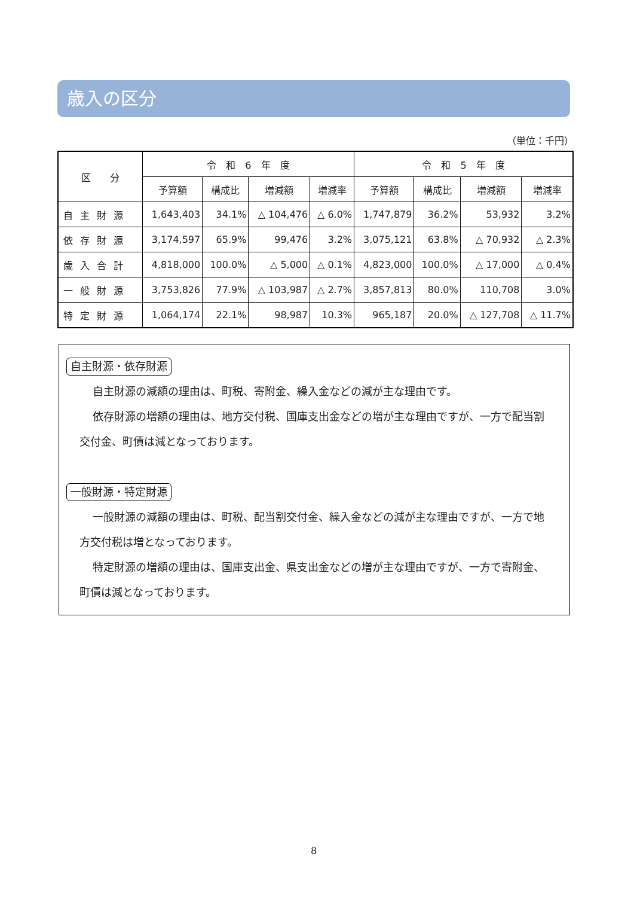歳入の区分
（単位：千円）
| 区 分 | 令 和 6 年 度 | | | | 令 和 5 年 度 | | | |
| --- | --- | --- | --- | --- | --- | --- | --- | --- |
| | 予算額 | 構成比 | 増減額 | 増減率 | 予算額 | 構成比 | 増減額 | 増減率 |
| 自主財源 | 1,643,403 | 34.1% | △ 104,476 | △ 6.0% | 1,747,879 | 36.2% | 53,932 | 3.2% |
| 依存財源 | 3,174,597 | 65.9% | 99,476 | 3.2% | 3,075,121 | 63.8% | △ 70,932 | △ 2.3% |
| 歳入合計 | 4,818,000 | 100.0% | △ 5,000 | △ 0.1% | 4,823,000 | 100.0% | △ 17,000 | △ 0.4% |
| 一般財源 | 3,753,826 | 77.9% | △ 103,987 | △ 2.7% | 3,857,813 | 80.0% | 110,708 | 3.0% |
| 特定財源 | 1,064,174 | 22.1% | 98,987 | 10.3% | 965,187 | 20.0% | △ 127,708 | △ 11.7% |
自主財源・依存財源
自主財源の減額の理由は、町税、寄附金、繰入金などの減が主な理由です。
依存財源の増額の理由は、地方交付税、国庫支出金などの増が主な理由ですが、一方で配当割交付金、町債は減となっております。
一般財源・特定財源
一般財源の減額の理由は、町税、配当割交付金、繰入金などの減が主な理由ですが、一方で地方交付税は増となっております。
特定財源の増額の理由は、国庫支出金、県支出金などの増が主な理由ですが、一方で寄附金、町債は減となっております。
8